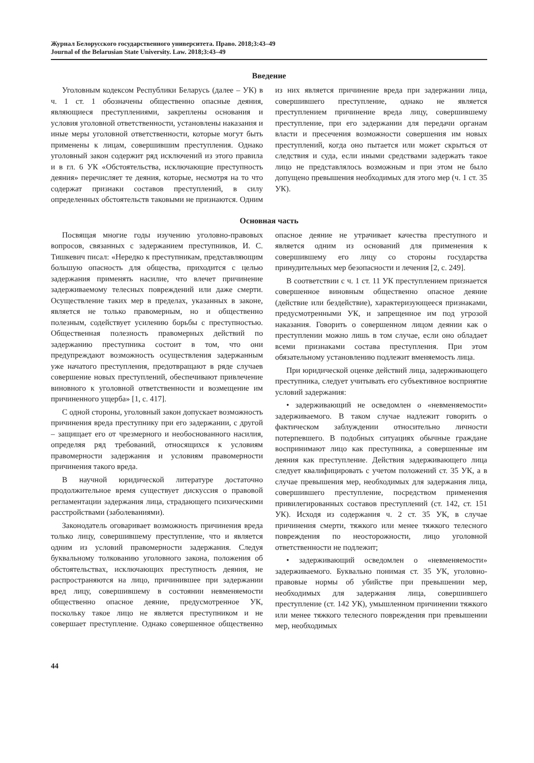Журнал Белорусского государственного университета. Право. 2018;3:43–49
Journal of the Belarusian State University. Law. 2018;3:43–49
Введение
Уголовным кодексом Республики Беларусь (далее – УК) в ч. 1 ст. 1 обозначены общественно опасные деяния, являющиеся преступлениями, закреплены основания и условия уголовной ответственности, установлены наказания и иные меры уголовной ответственности, которые могут быть применены к лицам, совершившим преступления. Однако уголовный закон содержит ряд исключений из этого правила и в гл. 6 УК «Обстоятельства, исключающие преступность деяния» перечисляет те деяния, которые, несмотря на то что содержат признаки составов преступлений, в силу определенных обстоятельств таковыми не признаются. Одним из них является причинение вреда при задержании лица, совершившего преступление, однако не является преступлением причинение вреда лицу, совершившему преступление, при его задержании для передачи органам власти и пресечения возможности совершения им новых преступлений, когда оно пытается или может скрыться от следствия и суда, если иными средствами задержать такое лицо не представлялось возможным и при этом не было допущено превышения необходимых для этого мер (ч. 1 ст. 35 УК).
Основная часть
Посвящая многие годы изучению уголовно-правовых вопросов, связанных с задержанием преступников, И. С. Тишкевич писал: «Нередко к преступникам, представляющим большую опасность для общества, приходится с целью задержания применять насилие, что влечет причинение задерживаемому телесных повреждений или даже смерти. Осуществление таких мер в пределах, указанных в законе, является не только правомерным, но и общественно полезным, содействует усилению борьбы с преступностью. Общественная полезность правомерных действий по задержанию преступника состоит в том, что они предупреждают возможность осуществления задержанным уже начатого преступления, предотвращают в ряде случаев совершение новых преступлений, обеспечивают привлечение виновного к уголовной ответственности и возмещение им причиненного ущерба» [1, с. 417].
С одной стороны, уголовный закон допускает возможность причинения вреда преступнику при его задержании, с другой – защищает его от чрезмерного и необоснованного насилия, определяя ряд требований, относящихся к условиям правомерности задержания и условиям правомерности причинения такого вреда.
В научной юридической литературе достаточно продолжительное время существует дискуссия о правовой регламентации задержания лица, страдающего психическими расстройствами (заболеваниями).
Законодатель оговаривает возможность причинения вреда только лицу, совершившему преступление, что и является одним из условий правомерности задержания. Следуя буквальному толкованию уголовного закона, положения об обстоятельствах, исключающих преступность деяния, не распространяются на лицо, причинившее при задержании вред лицу, совершившему в состоянии невменяемости общественно опасное деяние, предусмотренное УК, поскольку такое лицо не является преступником и не совершает преступление. Однако совершенное общественно опасное деяние не утрачивает качества преступного и является одним из оснований для применения к совершившему его лицу со стороны государства принудительных мер безопасности и лечения [2, с. 249].
В соответствии с ч. 1 ст. 11 УК преступлением признается совершенное виновным общественно опасное деяние (действие или бездействие), характеризующееся признаками, предусмотренными УК, и запрещенное им под угрозой наказания. Говорить о совершенном лицом деянии как о преступлении можно лишь в том случае, если оно обладает всеми признаками состава преступления. При этом обязательному установлению подлежит вменяемость лица.
При юридической оценке действий лица, задерживающего преступника, следует учитывать его субъективное восприятие условий задержания:
• задерживающий не осведомлен о «невменяемости» задерживаемого. В таком случае надлежит говорить о фактическом заблуждении относительно личности потерпевшего. В подобных ситуациях обычные граждане воспринимают лицо как преступника, а совершенные им деяния как преступление. Действия задерживающего лица следует квалифицировать с учетом положений ст. 35 УК, а в случае превышения мер, необходимых для задержания лица, совершившего преступление, посредством применения привилегированных составов преступлений (ст. 142, ст. 151 УК). Исходя из содержания ч. 2 ст. 35 УК, в случае причинения смерти, тяжкого или менее тяжкого телесного повреждения по неосторожности, лицо уголовной ответственности не подлежит;
• задерживающий осведомлен о «невменяемости» задерживаемого. Буквально понимая ст. 35 УК, уголовно-правовые нормы об убийстве при превышении мер, необходимых для задержания лица, совершившего преступление (ст. 142 УК), умышленном причинении тяжкого или менее тяжкого телесного повреждения при превышении мер, необходимых
44